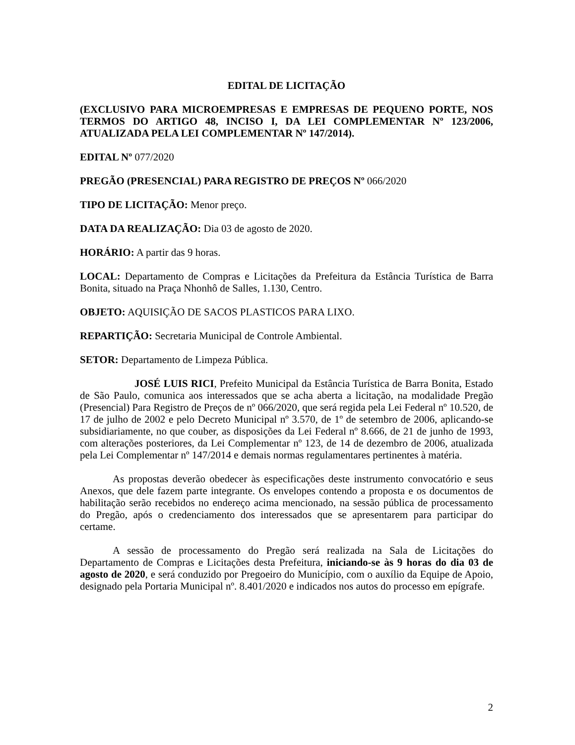EDITAL DE LICITAÇÃO
(EXCLUSIVO PARA MICROEMPRESAS E EMPRESAS DE PEQUENO PORTE, NOS TERMOS DO ARTIGO 48, INCISO I, DA LEI COMPLEMENTAR Nº 123/2006, ATUALIZADA PELA LEI COMPLEMENTAR Nº 147/2014).
EDITAL Nº 077/2020
PREGÃO (PRESENCIAL) PARA REGISTRO DE PREÇOS Nº 066/2020
TIPO DE LICITAÇÃO: Menor preço.
DATA DA REALIZAÇÃO: Dia 03 de agosto de 2020.
HORÁRIO: A partir das 9 horas.
LOCAL: Departamento de Compras e Licitações da Prefeitura da Estância Turística de Barra Bonita, situado na Praça Nhonhô de Salles, 1.130, Centro.
OBJETO: AQUISIÇÃO DE SACOS PLASTICOS PARA LIXO.
REPARTIÇÃO: Secretaria Municipal de Controle Ambiental.
SETOR: Departamento de Limpeza Pública.
JOSÉ LUIS RICI, Prefeito Municipal da Estância Turística de Barra Bonita, Estado de São Paulo, comunica aos interessados que se acha aberta a licitação, na modalidade Pregão (Presencial) Para Registro de Preços de nº 066/2020, que será regida pela Lei Federal nº 10.520, de 17 de julho de 2002 e pelo Decreto Municipal nº 3.570, de 1º de setembro de 2006, aplicando-se subsidiariamente, no que couber, as disposições da Lei Federal nº 8.666, de 21 de junho de 1993, com alterações posteriores, da Lei Complementar nº 123, de 14 de dezembro de 2006, atualizada pela Lei Complementar nº 147/2014 e demais normas regulamentares pertinentes à matéria.
As propostas deverão obedecer às especificações deste instrumento convocatório e seus Anexos, que dele fazem parte integrante. Os envelopes contendo a proposta e os documentos de habilitação serão recebidos no endereço acima mencionado, na sessão pública de processamento do Pregão, após o credenciamento dos interessados que se apresentarem para participar do certame.
A sessão de processamento do Pregão será realizada na Sala de Licitações do Departamento de Compras e Licitações desta Prefeitura, iniciando-se às 9 horas do dia 03 de agosto de 2020, e será conduzido por Pregoeiro do Município, com o auxílio da Equipe de Apoio, designado pela Portaria Municipal nº. 8.401/2020 e indicados nos autos do processo em epígrafe.
2